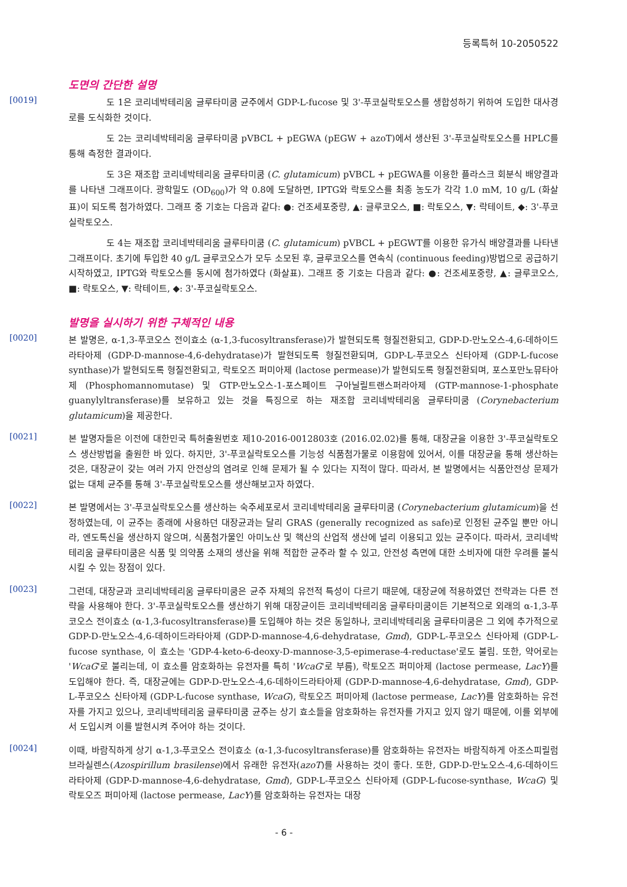등록특허 10-2050522
도면의 간단한 설명
[0019]
도 1은 코리네박테리움 글루타미쿰 균주에서 GDP-L-fucose 및 3'-푸코실락토오스를 생합성하기 위하여 도입한 대사경로를 도식화한 것이다.
도 2는 코리네박테리움 글루타미쿰 pVBCL + pEGWA (pEGW + azoT)에서 생산된 3'-푸코실락토오스를 HPLC를 통해 측정한 결과이다.
도 3은 재조합 코리네박테리움 글루타미쿰 (C. glutamicum) pVBCL + pEGWA를 이용한 플라스크 회분식 배양결과를 나타낸 그래프이다. 광학밀도 (OD<sub>600</sub>)가 약 0.8에 도달하면, IPTG와 락토오스를 최종 농도가 각각 1.0 mM, 10 g/L (화살표)이 되도록 첨가하였다. 그래프 중 기호는 다음과 같다: ●: 건조세포중량, ▲: 글루코오스, ■: 락토오스, ▼: 락테이트, ◆: 3'-푸코실락토오스.
도 4는 재조합 코리네박테리움 글루타미쿰 (C. glutamicum) pVBCL + pEGWT를 이용한 유가식 배양결과를 나타낸 그래프이다. 초기에 투입한 40 g/L 글루코오스가 모두 소모된 후, 글루코오스를 연속식 (continuous feeding)방법으로 공급하기 시작하였고, IPTG와 락토오스를 동시에 첨가하였다 (화살표). 그래프 중 기호는 다음과 같다: ●: 건조세포중량, ▲: 글루코오스, ■: 락토오스, ▼: 락테이트, ◆: 3'-푸코실락토오스.
발명을 실시하기 위한 구체적인 내용
[0020]
본 발명은, α-1,3-푸코오스 전이효소 (α-1,3-fucosyltransferase)가 발현되도록 형질전환되고, GDP-D-만노오스-4,6-데하이드라타아제 (GDP-D-mannose-4,6-dehydratase)가 발현되도록 형질전환되며, GDP-L-푸코오스 신타아제 (GDP-L-fucose synthase)가 발현되도록 형질전환되고, 락토오즈 퍼미아제 (lactose permease)가 발현되도록 형질전환되며, 포스포만노뮤타아제 (Phosphomannomutase) 및 GTP-만노오스-1-포스페이트 구아닐릴트랜스퍼라아제 (GTP-mannose-1-phosphate guanylyltransferase)를 보유하고 있는 것을 특징으로 하는 재조합 코리네박테리움 글루타미쿰 (Corynebacterium glutamicum)을 제공한다.
[0021]
본 발명자들은 이전에 대한민국 특허출원번호 제10-2016-0012803호 (2016.02.02)를 통해, 대장균을 이용한 3'-푸코실락토오스 생산방법을 출원한 바 있다. 하지만, 3'-푸코실락토오스를 기능성 식품첨가물로 이용함에 있어서, 이를 대장균을 통해 생산하는 것은, 대장균이 갖는 여러 가지 안전상의 염려로 인해 문제가 될 수 있다는 지적이 많다. 따라서, 본 발명에서는 식품안전상 문제가 없는 대체 균주를 통해 3'-푸코실락토오스를 생산해보고자 하였다.
[0022]
본 발명에서는 3'-푸코실락토오스를 생산하는 숙주세포로서 코리네박테리움 글루타미쿰 (Corynebacterium glutamicum)을 선정하였는데, 이 균주는 종래에 사용하던 대장균과는 달리 GRAS (generally recognized as safe)로 인정된 균주일 뿐만 아니라, 엔도톡신을 생산하지 않으며, 식품첨가물인 아미노산 및 핵산의 산업적 생산에 널리 이용되고 있는 균주이다. 따라서, 코리네박테리움 글루타미쿰은 식품 및 의약품 소재의 생산을 위해 적합한 균주라 할 수 있고, 안전성 측면에 대한 소비자에 대한 우려를 불식시킬 수 있는 장점이 있다.
[0023]
그런데, 대장균과 코리네박테리움 글루타미쿰은 균주 자체의 유전적 특성이 다르기 때문에, 대장균에 적용하였던 전략과는 다른 전략을 사용해야 한다. 3'-푸코실락토오스를 생산하기 위해 대장균이든 코리네박테리움 글루타미쿰이든 기본적으로 외래의 α-1,3-푸코오스 전이효소 (α-1,3-fucosyltransferase)를 도입해야 하는 것은 동일하나, 코리네박테리움 글루타미쿰은 그 외에 추가적으로 GDP-D-만노오스-4,6-데하이드라타아제 (GDP-D-mannose-4,6-dehydratase, Gmd), GDP-L-푸코오스 신타아제 (GDP-L-fucose synthase, 이 효소는 'GDP-4-keto-6-deoxy-D-mannose-3,5-epimerase-4-reductase'로도 불림. 또한, 약어로는 'WcaG'로 불리는데, 이 효소를 암호화하는 유전자를 특히 'WcaG'로 부름), 락토오즈 퍼미아제 (lactose permease, LacY)를 도입해야 한다. 즉, 대장균에는 GDP-D-만노오스-4,6-데하이드라타아제 (GDP-D-mannose-4,6-dehydratase, Gmd), GDP-L-푸코오스 신타아제 (GDP-L-fucose synthase, WcaG), 락토오즈 퍼미아제 (lactose permease, LacY)를 암호화하는 유전자를 가지고 있으나, 코리네박테리움 글루타미쿰 균주는 상기 효소들을 암호화하는 유전자를 가지고 있지 않기 때문에, 이를 외부에서 도입시켜 이를 발현시켜 주어야 하는 것이다.
[0024]
이때, 바람직하게 상기 α-1,3-푸코오스 전이효소 (α-1,3-fucosyltransferase)를 암호화하는 유전자는 바람직하게 아조스피릴럼 브라실렌스(Azospirillum brasilense)에서 유래한 유전자(azoT)를 사용하는 것이 좋다. 또한, GDP-D-만노오스-4,6-데하이드라타아제 (GDP-D-mannose-4,6-dehydratase, Gmd), GDP-L-푸코오스 신타아제 (GDP-L-fucose-synthase, WcaG) 및 락토오즈 퍼미아제 (lactose permease, LacY)를 암호화하는 유전자는 대장
- 6 -